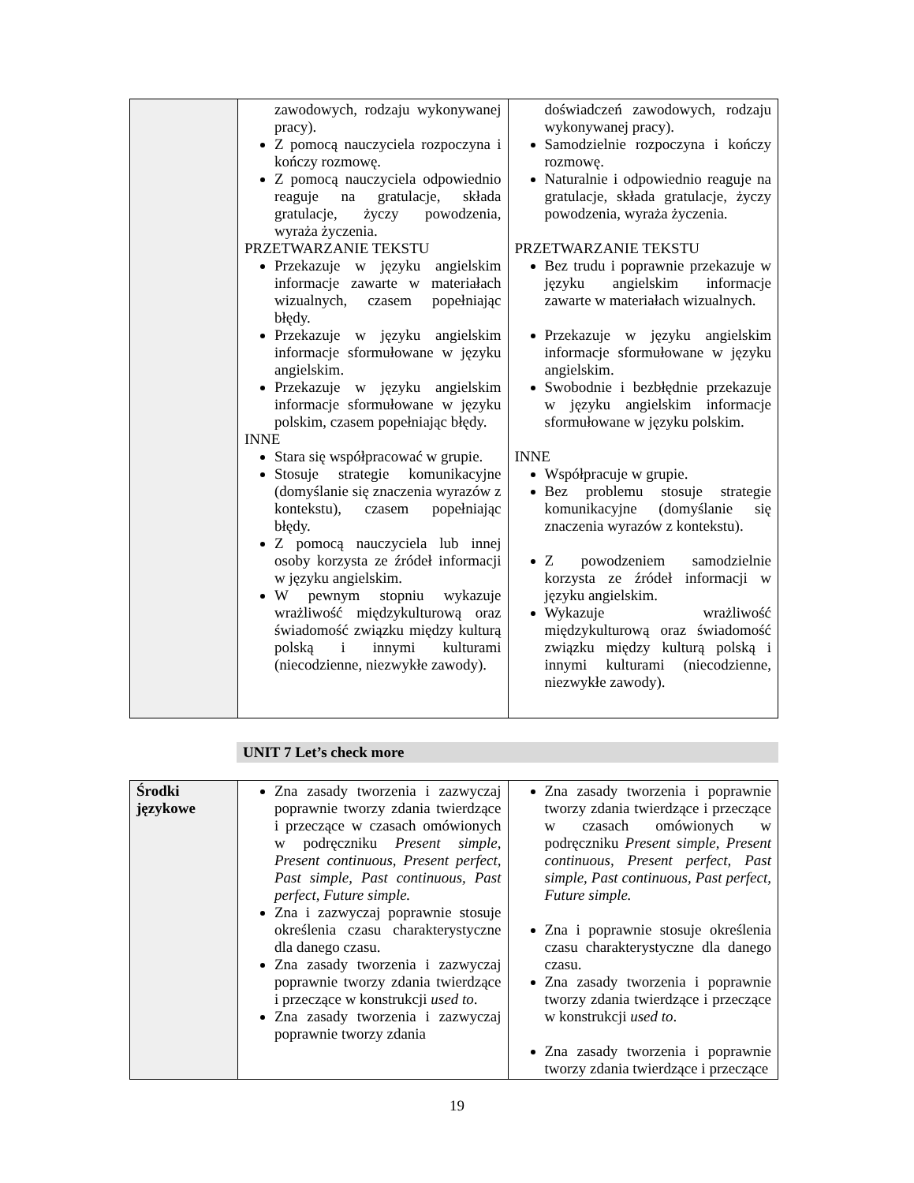| | zawodowych, rodzaju wykonywanej pracy). Z pomocą nauczyciela rozpoczyna i kończy rozmowę. Z pomocą nauczyciela odpowiednio reaguje na gratulacje, składa gratulacje, życzy powodzenia, wyraża życzenia. PRZETWARZANIE TEKSTU Przekazuje w języku angielskim informacje zawarte w materiałach wizualnych, czasem popełniając błędy. Przekazuje w języku angielskim informacje sformułowane w języku angielskim. Przekazuje w języku angielskim informacje sformułowane w języku polskim, czasem popełniając błędy. INNE Stara się współpracować w grupie. Stosuje strategie komunikacyjne (domyślanie się znaczenia wyrazów z kontekstu), czasem popełniając błędy. Z pomocą nauczyciela lub innej osoby korzysta ze źródeł informacji w języku angielskim. W pewnym stopniu wykazuje wrażliwość międzykulturową oraz świadomość związku między kulturą polską i innymi kulturami (niecodzienne, niezwykłe zawody). | doświadczeń zawodowych, rodzaju wykonywanej pracy). Samodzielnie rozpoczyna i kończy rozmowę. Naturalnie i odpowiednio reaguje na gratulacje, składa gratulacje, życzy powodzenia, wyraża życzenia. PRZETWARZANIE TEKSTU Bez trudu i poprawnie przekazuje w języku angielskim informacje zawarte w materiałach wizualnych. Przekazuje w języku angielskim informacje sformułowane w języku angielskim. Swobodnie i bezbłędnie przekazuje w języku angielskim informacje sformułowane w języku polskim. INNE Współpracuje w grupie. Bez problemu stosuje strategie komunikacyjne (domyślanie się znaczenia wyrazów z kontekstu). Z powodzeniem samodzielnie korzysta ze źródeł informacji w języku angielskim. Wykazuje wrażliwość międzykulturową oraz świadomość związku między kulturą polską i innymi kulturami (niecodzienne, niezwykłe zawody). |
UNIT 7 Let’s check more
| Środki językowe | Zna zasady tworzenia i zazwyczaj poprawnie tworzy zdania twierdzące i przeczące w czasach omówionych w podręczniku Present simple, Present continuous, Present perfect, Past simple, Past continuous, Past perfect, Future simple. Zna i zazwyczaj poprawnie stosuje określenia czasu charakterystyczne dla danego czasu. Zna zasady tworzenia i zazwyczaj poprawnie tworzy zdania twierdzące i przeczące w konstrukcji used to . Zna zasady tworzenia i zazwyczaj poprawnie tworzy zdania | Zna zasady tworzenia i poprawnie tworzy zdania twierdzące i przeczące w czasach omówionych w podręczniku Present simple, Present continuous, Present perfect, Past simple, Past continuous, Past perfect, Future simple. Zna i poprawnie stosuje określenia czasu charakterystyczne dla danego czasu. Zna zasady tworzenia i poprawnie tworzy zdania twierdzące i przeczące w konstrukcji used to . Zna zasady tworzenia i poprawnie tworzy zdania twierdzące i przeczące |
19